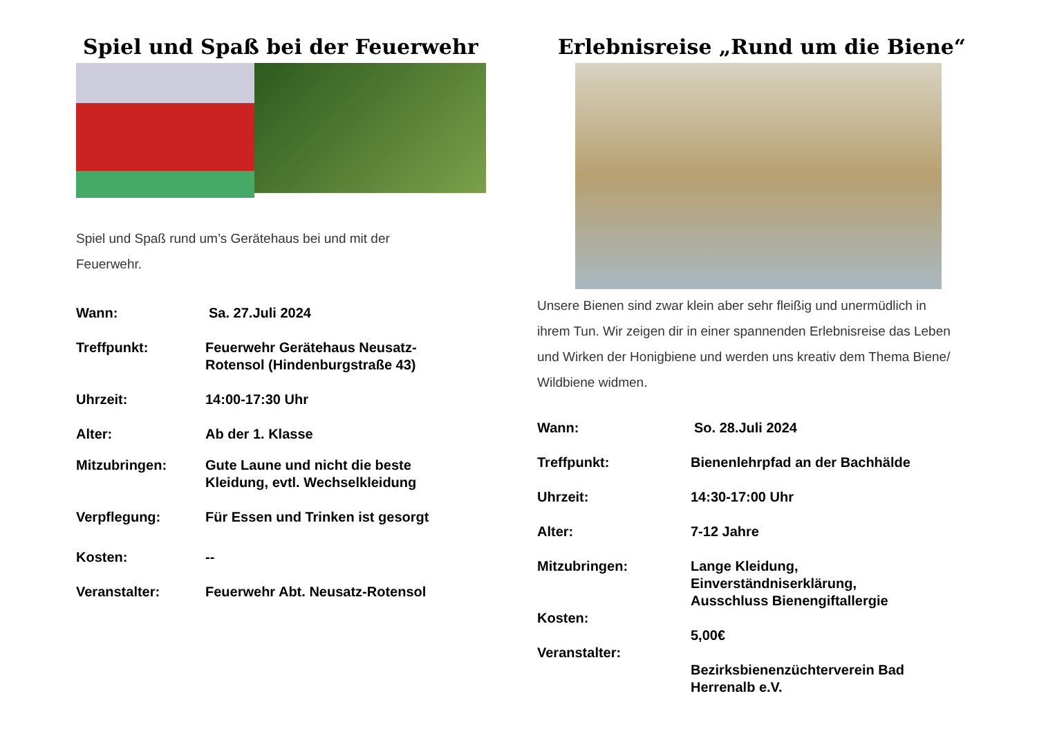Spiel und Spaß bei der Feuerwehr
Spiel und Spaß rund um’s Gerätehaus bei und mit der Feuerwehr.
Wann: Sa. 27.Juli 2024
Treffpunkt: Feuerwehr Gerätehaus Neusatz-
Rotensol (Hindenburgstraße 43)
Uhrzeit: 14:00-17:30 Uhr
Alter: Ab der 1. Klasse
Mitzubringen: Gute Laune und nicht die beste
Kleidung, evtl. Wechselkleidung
Verpflegung: Für Essen und Trinken ist gesorgt
Kosten: --
Veranstalter: Feuerwehr Abt. Neusatz-Rotensol
Erlebnisreise „Rund um die Biene“
Unsere Bienen sind zwar klein aber sehr fleißig und unermüdlich in ihrem Tun. Wir zeigen dir in einer spannenden Erlebnisreise das Leben und Wirken der Honigbiene und werden uns kreativ dem Thema Biene/ Wildbiene widmen.
Wann: So. 28.Juli 2024
Treffpunkt: Bienenlehrpfad an der Bachhälde
Uhrzeit: 14:30-17:00 Uhr
Alter: 7-12 Jahre
Mitzubringen:
Kosten:
Veranstalter:
Lange Kleidung,
Einverständniserklärung,
Ausschluss Bienengiftallergie
5,00€
Bezirksbienenzüchterverein Bad
Herrenalb e.V.